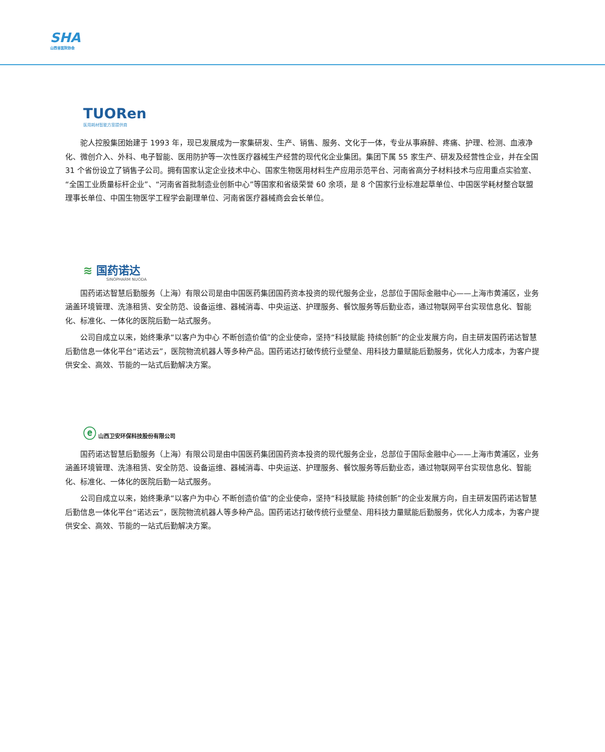SHA
山西省医院协会
TUORen
医用耗材智能方案提供商
驼人控股集团始建于 1993 年，现已发展成为一家集研发、生产、销售、服务、文化于一体，专业从事麻醉、疼痛、护理、检测、血液净化、微创介入、外科、电子智能、医用防护等一次性医疗器械生产经营的现代化企业集团。集团下属 55 家生产、研发及经营性企业，并在全国 31 个省份设立了销售子公司。拥有国家认定企业技术中心、国家生物医用材料生产应用示范平台、河南省高分子材料技术与应用重点实验室、“全国工业质量标杆企业”、“河南省首批制造业创新中心”等国家和省级荣誉 60 余项，是 8 个国家行业标准起草单位、中国医学耗材整合联盟理事长单位、中国生物医学工程学会副理单位、河南省医疗器械商会会长单位。
≋ 国药诺达
SINOPHARM NUODA
国药诺达智慧后勤服务（上海）有限公司是由中国医药集团国药资本投资的现代服务企业，总部位于国际金融中心——上海市黄浦区，业务涵盖环境管理、洗涤租赁、安全防范、设备运维、器械消毒、中央运送、护理服务、餐饮服务等后勤业态，通过物联网平台实现信息化、智能化、标准化、一体化的医院后勤一站式服务。
公司自成立以来，始终秉承“以客户为中心 不断创造价值”的企业使命，坚持“科技赋能 持续创新”的企业发展方向，自主研发国药诺达智慧后勤信息一体化平台“诺达云”，医院物流机器人等多种产品。国药诺达打破传统行业壁垒、用科技力量赋能后勤服务，优化人力成本，为客户提供安全、高效、节能的一站式后勤解决方案。
ⓔ 山西卫安环保科技股份有限公司
国药诺达智慧后勤服务（上海）有限公司是由中国医药集团国药资本投资的现代服务企业，总部位于国际金融中心——上海市黄浦区，业务涵盖环境管理、洗涤租赁、安全防范、设备运维、器械消毒、中央运送、护理服务、餐饮服务等后勤业态，通过物联网平台实现信息化、智能化、标准化、一体化的医院后勤一站式服务。
公司自成立以来，始终秉承“以客户为中心 不断创造价值”的企业使命，坚持“科技赋能 持续创新”的企业发展方向，自主研发国药诺达智慧后勤信息一体化平台“诺达云”，医院物流机器人等多种产品。国药诺达打破传统行业壁垒、用科技力量赋能后勤服务，优化人力成本，为客户提供安全、高效、节能的一站式后勤解决方案。